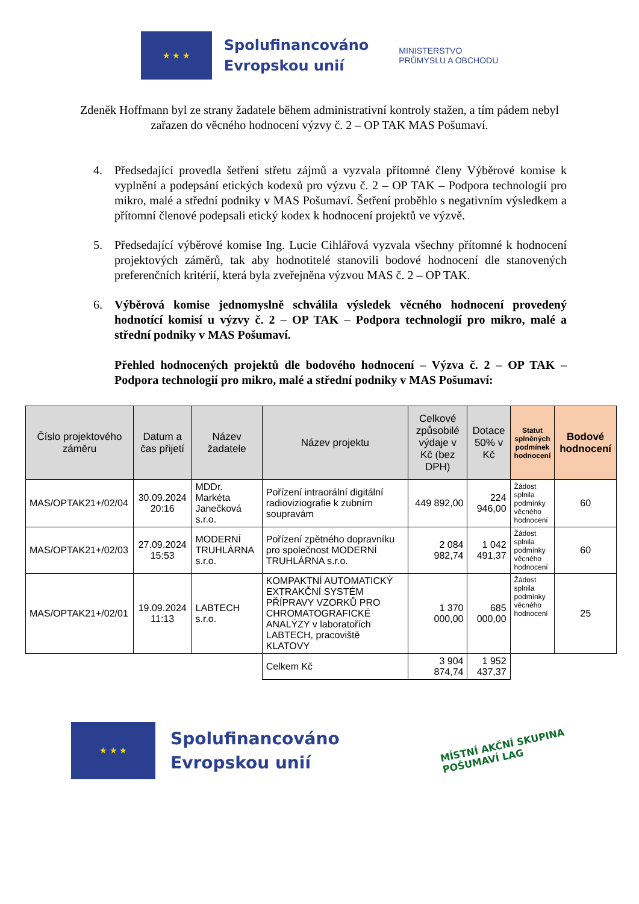★ ★ ★
Spolufinancováno
Evropskou unií
MINISTERSTVO
PRŮMYSLU A OBCHODU
Zdeněk Hoffmann byl ze strany žadatele během administrativní kontroly stažen, a tím pádem nebyl zařazen do věcného hodnocení výzvy č. 2 – OP TAK MAS Pošumaví.
4. Předsedající provedla šetření střetu zájmů a vyzvala přítomné členy Výběrové komise k vyplnění a podepsání etických kodexů pro výzvu č. 2 – OP TAK – Podpora technologií pro mikro, malé a střední podniky v MAS Pošumaví. Šetření proběhlo s negativním výsledkem a přítomní členové podepsali etický kodex k hodnocení projektů ve výzvě.
5. Předsedající výběrové komise Ing. Lucie Cihlářová vyzvala všechny přítomné k hodnocení projektových záměrů, tak aby hodnotitelé stanovili bodové hodnocení dle stanovených preferenčních kritérií, která byla zveřejněna výzvou MAS č. 2 – OP TAK.
6. Výběrová komise jednomyslně schválila výsledek věcného hodnocení provedený hodnotící komisí u výzvy č. 2 – OP TAK – Podpora technologií pro mikro, malé a střední podniky v MAS Pošumaví.
Přehled hodnocených projektů dle bodového hodnocení – Výzva č. 2 – OP TAK – Podpora technologií pro mikro, malé a střední podniky v MAS Pošumaví:
| Číslo projektového záměru | Datum a čas přijetí | Název žadatele | Název projektu | Celkové způsobilé výdaje v Kč (bez DPH) | Dotace 50% v Kč | Statut splněných podmínek hodnocení | Bodové hodnocení |
| --- | --- | --- | --- | --- | --- | --- | --- |
| MAS/OPTAK21+/02/04 | 30.09.2024 20:16 | MDDr. Markéta Janečková s.r.o. | Pořízení intraorální digitální radioviziografie k zubním soupravám | 449 892,00 | 224 946,00 | Žádost splnila podmínky věcného hodnocení | 60 |
| MAS/OPTAK21+/02/03 | 27.09.2024 15:53 | MODERNÍ TRUHLÁRNA s.r.o. | Pořízení zpětného dopravníku pro společnost MODERNÍ TRUHLÁRNA s.r.o. | 2 084 982,74 | 1 042 491,37 | Žádost splnila podmínky věcného hodnocení | 60 |
| MAS/OPTAK21+/02/01 | 19.09.2024 11:13 | LABTECH s.r.o. | KOMPAKTNÍ AUTOMATICKÝ EXTRAKČNÍ SYSTÉM PŘÍPRAVY VZORKŮ PRO CHROMATOGRAFICKÉ ANALÝZY v laboratořích LABTECH, pracoviště KLATOVY | 1 370 000,00 | 685 000,00 | Žádost splnila podmínky věcného hodnocení | 25 |
| | | | Celkem Kč | 3 904 874,74 | 1 952 437,37 | | |
★ ★ ★
Spolufinancováno
Evropskou unií
MÍSTNÍ AKČNÍ SKUPINA
POŠUMAVÍ LAG